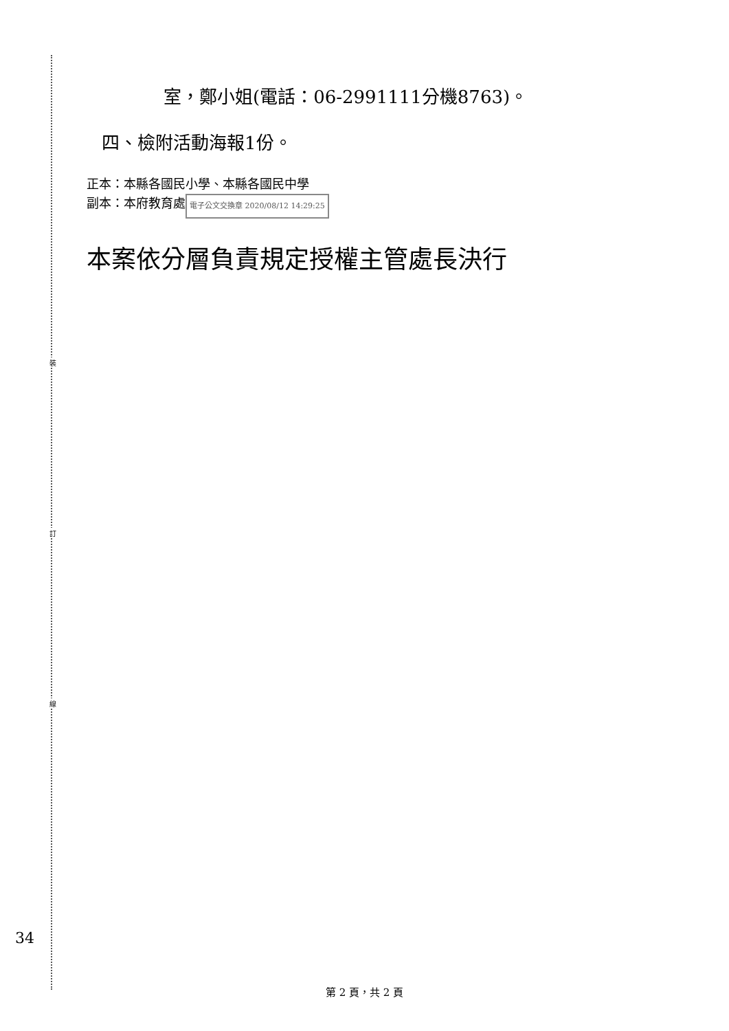裝
訂
線
室，鄭小姐(電話：06-2991111分機8763)。
四、檢附活動海報1份。
正本：本縣各國民小學、本縣各國民中學
副本：本府教育處 電子公文交換章 2020/08/12 14:29:25
本案依分層負責規定授權主管處長決行
34
第 2 頁，共 2 頁